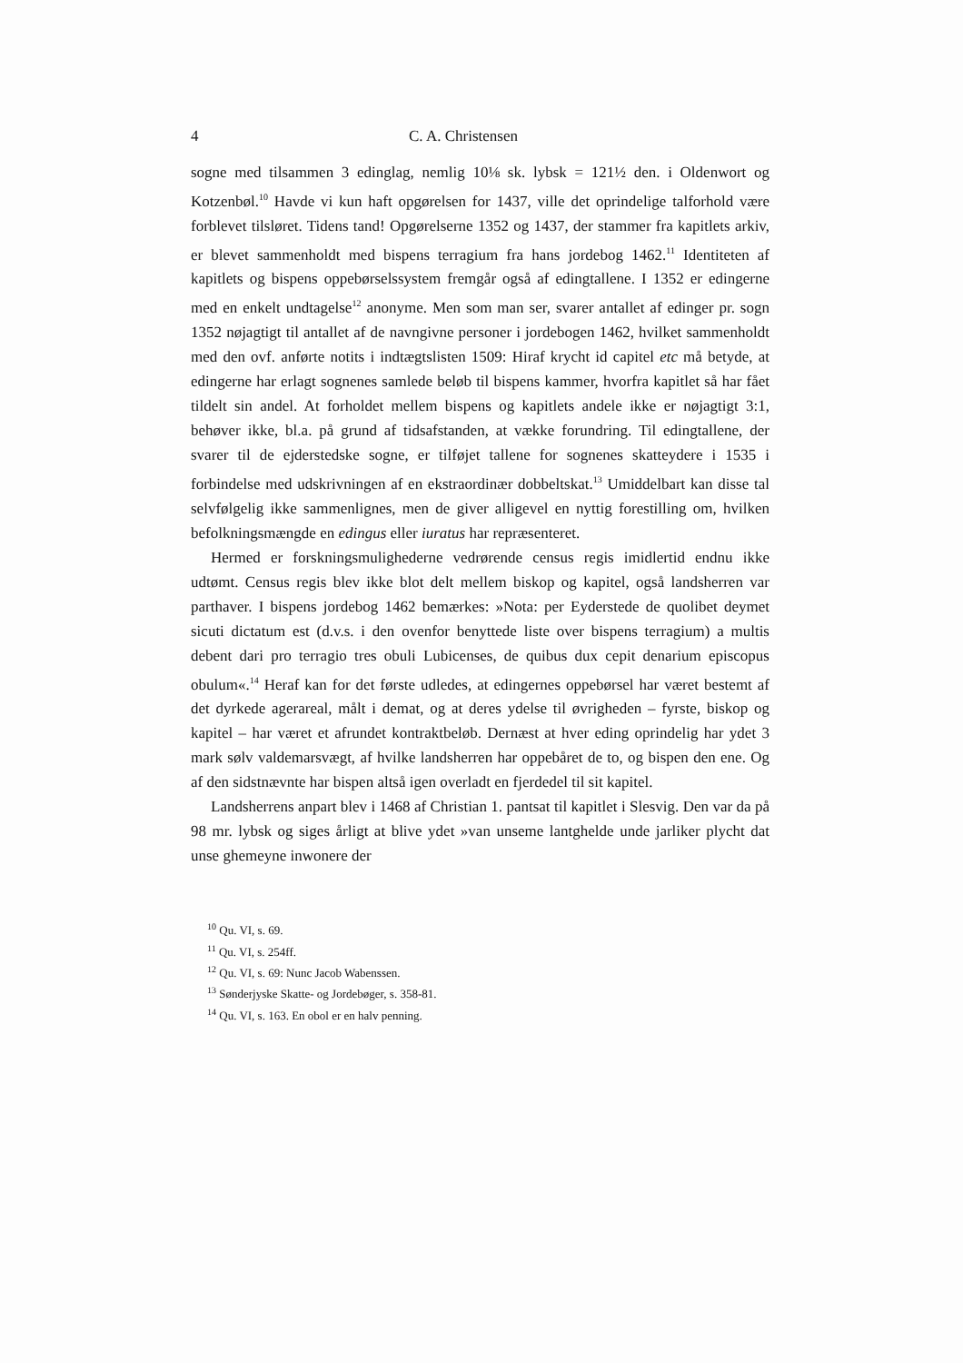4 C. A. Christensen
sogne med tilsammen 3 edinglag, nemlig 10⅛ sk. lybsk = 121½ den. i Oldenwort og Kotzenbøl.<sup>10</sup> Havde vi kun haft opgørelsen for 1437, ville det oprindelige talforhold være forblevet tilsløret. Tidens tand! Opgørelserne 1352 og 1437, der stammer fra kapitlets arkiv, er blevet sammenholdt med bispens terragium fra hans jordebog 1462.<sup>11</sup> Identiteten af kapitlets og bispens oppebørselssystem fremgår også af edingtallene. I 1352 er edingerne med en enkelt undtagelse<sup>12</sup> anonyme. Men som man ser, svarer antallet af edinger pr. sogn 1352 nøjagtigt til antallet af de navngivne personer i jordebogen 1462, hvilket sammenholdt med den ovf. anførte notits i indtægtslisten 1509: Hiraf krycht id capitel etc må betyde, at edingerne har erlagt sognenes samlede beløb til bispens kammer, hvorfra kapitlet så har fået tildelt sin andel. At forholdet mellem bispens og kapitlets andele ikke er nøjagtigt 3:1, behøver ikke, bl.a. på grund af tidsafstanden, at vække forundring. Til edingtallene, der svarer til de ejderstedske sogne, er tilføjet tallene for sognenes skatteydere i 1535 i forbindelse med udskrivningen af en ekstraordinær dobbeltskat.<sup>13</sup> Umiddelbart kan disse tal selvfølgelig ikke sammenlignes, men de giver alligevel en nyttig forestilling om, hvilken befolkningsmængde en edingus eller iuratus har repræsenteret.
Hermed er forskningsmulighederne vedrørende census regis imidlertid endnu ikke udtømt. Census regis blev ikke blot delt mellem biskop og kapitel, også landsherren var parthaver. I bispens jordebog 1462 bemærkes: »Nota: per Eyderstede de quolibet deymet sicuti dictatum est (d.v.s. i den ovenfor benyttede liste over bispens terragium) a multis debent dari pro terragio tres obuli Lubicenses, de quibus dux cepit denarium episcopus obulum«.<sup>14</sup> Heraf kan for det første udledes, at edingernes oppebørsel har været bestemt af det dyrkede agerareal, målt i demat, og at deres ydelse til øvrigheden – fyrste, biskop og kapitel – har været et afrundet kontraktbeløb. Dernæst at hver eding oprindelig har ydet 3 mark sølv valdemarsvægt, af hvilke landsherren har oppebåret de to, og bispen den ene. Og af den sidstnævnte har bispen altså igen overladt en fjerdedel til sit kapitel.
Landsherrens anpart blev i 1468 af Christian 1. pantsat til kapitlet i Slesvig. Den var da på 98 mr. lybsk og siges årligt at blive ydet »van unseme lantghelde unde jarliker plycht dat unse ghemeyne inwonere der
<sup>10</sup> Qu. VI, s. 69.
<sup>11</sup> Qu. VI, s. 254ff.
<sup>12</sup> Qu. VI, s. 69: Nunc Jacob Wabenssen.
<sup>13</sup> Sønderjyske Skatte- og Jordebøger, s. 358-81.
<sup>14</sup> Qu. VI, s. 163. En obol er en halv penning.